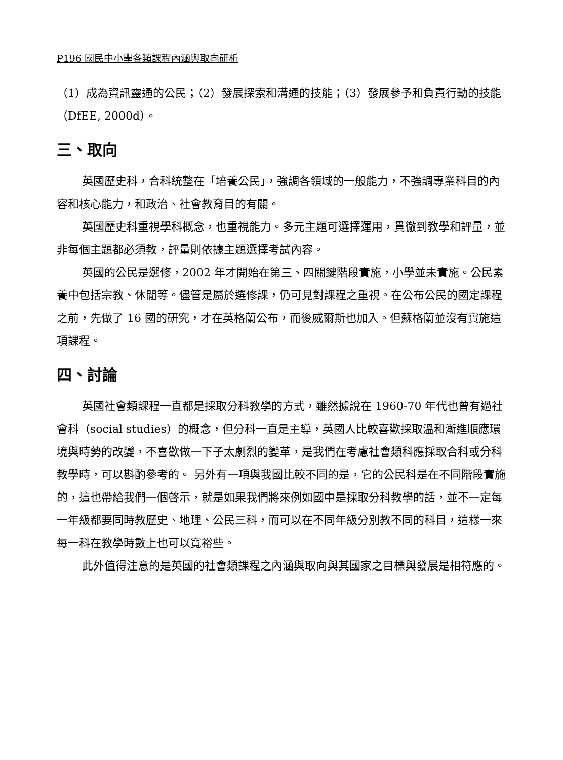P196 國民中小學各類課程內涵與取向研析
（1）成為資訊靈通的公民；（2）發展探索和溝通的技能；（3）發展參予和負責行動的技能（DfEE, 2000d）。
三、取向
英國歷史科，合科統整在「培養公民」，強調各領域的一般能力，不強調專業科目的內容和核心能力，和政治、社會教育目的有關。
英國歷史科重視學科概念，也重視能力。多元主題可選擇運用，貫徹到教學和評量，並非每個主題都必須教，評量則依據主題選擇考試內容。
英國的公民是選修，2002 年才開始在第三、四關鍵階段實施，小學並未實施。公民素養中包括宗教、休閒等。儘管是屬於選修課，仍可見對課程之重視。在公布公民的國定課程之前，先做了 16 國的研究，才在英格蘭公布，而後威爾斯也加入。但蘇格蘭並沒有實施這項課程。
四、討論
英國社會類課程一直都是採取分科教學的方式，雖然據說在 1960-70 年代也曾有過社會科（social studies）的概念，但分科一直是主導，英國人比較喜歡採取溫和漸進順應環境與時勢的改變，不喜歡做一下子太劇烈的變革，是我們在考慮社會類科應採取合科或分科教學時，可以斟酌參考的。 另外有一項與我國比較不同的是，它的公民科是在不同階段實施的，這也帶給我們一個啓示，就是如果我們將來例如國中是採取分科教學的話，並不一定每一年級都要同時教歷史、地理、公民三科，而可以在不同年級分別教不同的科目，這樣一來每一科在教學時數上也可以寬裕些。
此外值得注意的是英國的社會類課程之內涵與取向與其國家之目標與發展是相符應的。